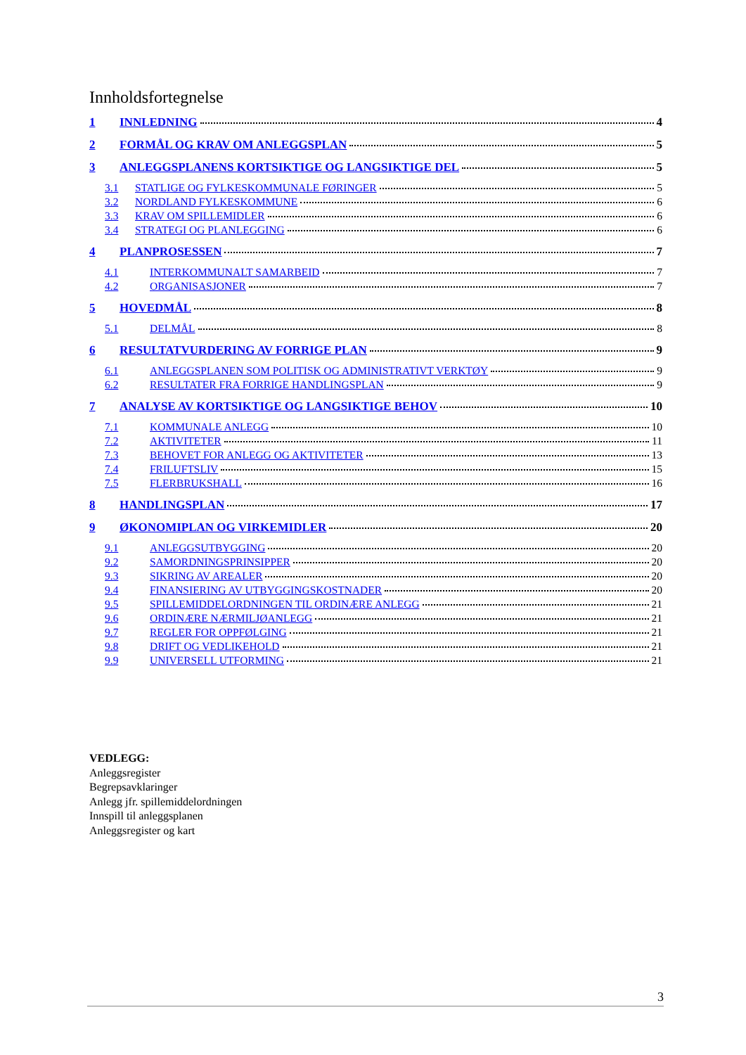Innholdsfortegnelse
1 INNLEDNING 4
2 FORMÅL OG KRAV OM ANLEGGSPLAN 5
3 ANLEGGSPLANENS KORTSIKTIGE OG LANGSIKTIGE DEL 5
3.1 STATLIGE OG FYLKESKOMMUNALE FØRINGER 5
3.2 NORDLAND FYLKESKOMMUNE 6
3.3 KRAV OM SPILLEMIDLER 6
3.4 STRATEGI OG PLANLEGGING 6
4 PLANPROSESSEN 7
4.1 INTERKOMMUNALT SAMARBEID 7
4.2 ORGANISASJONER 7
5 HOVEDMÅL 8
5.1 DELMÅL 8
6 RESULTATVURDERING AV FORRIGE PLAN 9
6.1 ANLEGGSPLANEN SOM POLITISK OG ADMINISTRATIVT VERKTØY 9
6.2 RESULTATER FRA FORRIGE HANDLINGSPLAN 9
7 ANALYSE AV KORTSIKTIGE OG LANGSIKTIGE BEHOV 10
7.1 KOMMUNALE ANLEGG 10
7.2 AKTIVITETER 11
7.3 BEHOVET FOR ANLEGG OG AKTIVITETER 13
7.4 FRILUFTSLIV 15
7.5 FLERBRUKSHALL 16
8 HANDLINGSPLAN 17
9 ØKONOMIPLAN OG VIRKEMIDLER 20
9.1 ANLEGGSUTBYGGING 20
9.2 SAMORDNINGSPRINSIPPER 20
9.3 SIKRING AV AREALER 20
9.4 FINANSIERING AV UTBYGGINGSKOSTNADER 20
9.5 SPILLEMIDDELORDNINGEN TIL ORDINÆRE ANLEGG 21
9.6 ORDINÆRE NÆRMILJØANLEGG 21
9.7 REGLER FOR OPPFØLGING 21
9.8 DRIFT OG VEDLIKEHOLD 21
9.9 UNIVERSELL UTFORMING 21
VEDLEGG:
Anleggsregister
Begrepsavklaringer
Anlegg jfr. spillemiddelordningen
Innspill til anleggsplanen
Anleggsregister og kart
3